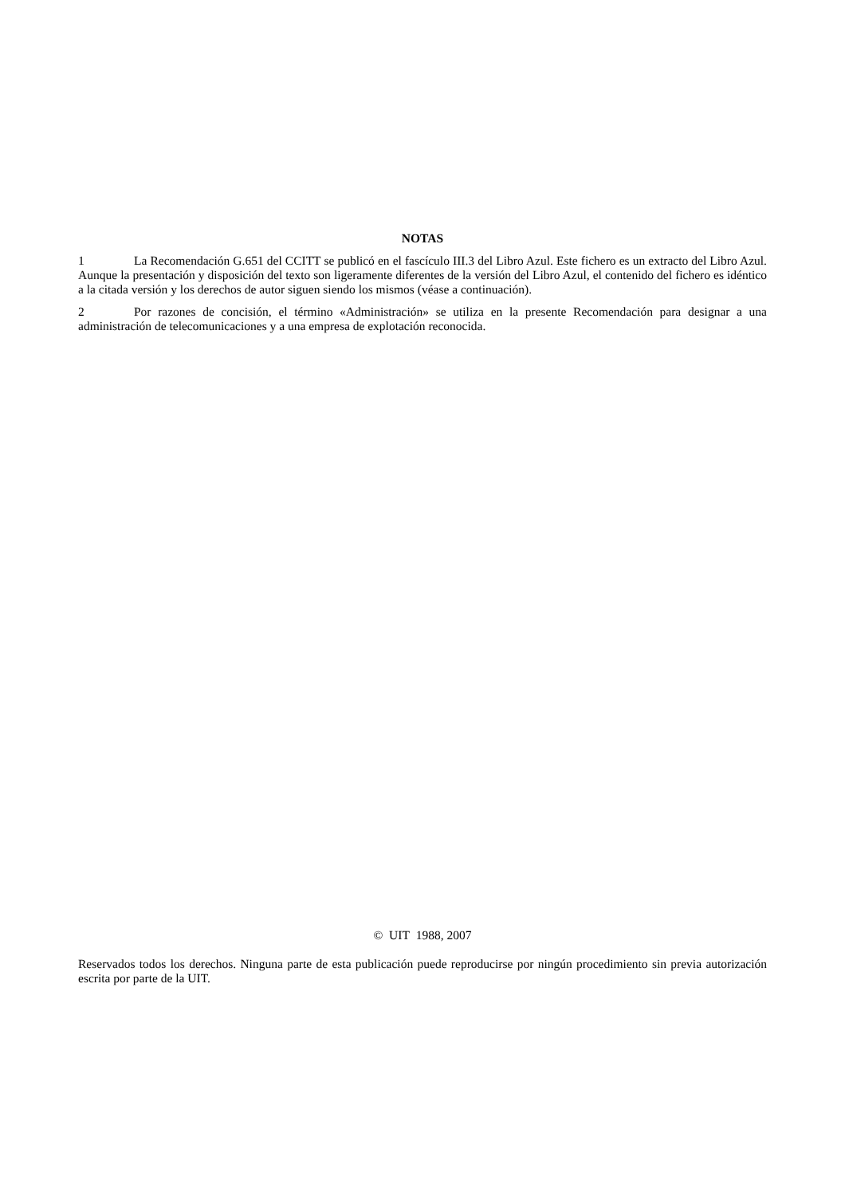NOTAS
1 La Recomendación G.651 del CCITT se publicó en el fascículo III.3 del Libro Azul. Este fichero es un extracto del Libro Azul. Aunque la presentación y disposición del texto son ligeramente diferentes de la versión del Libro Azul, el contenido del fichero es idéntico a la citada versión y los derechos de autor siguen siendo los mismos (véase a continuación).
2 Por razones de concisión, el término «Administración» se utiliza en la presente Recomendación para designar a una administración de telecomunicaciones y a una empresa de explotación reconocida.
© UIT 1988, 2007
Reservados todos los derechos. Ninguna parte de esta publicación puede reproducirse por ningún procedimiento sin previa autorización escrita por parte de la UIT.